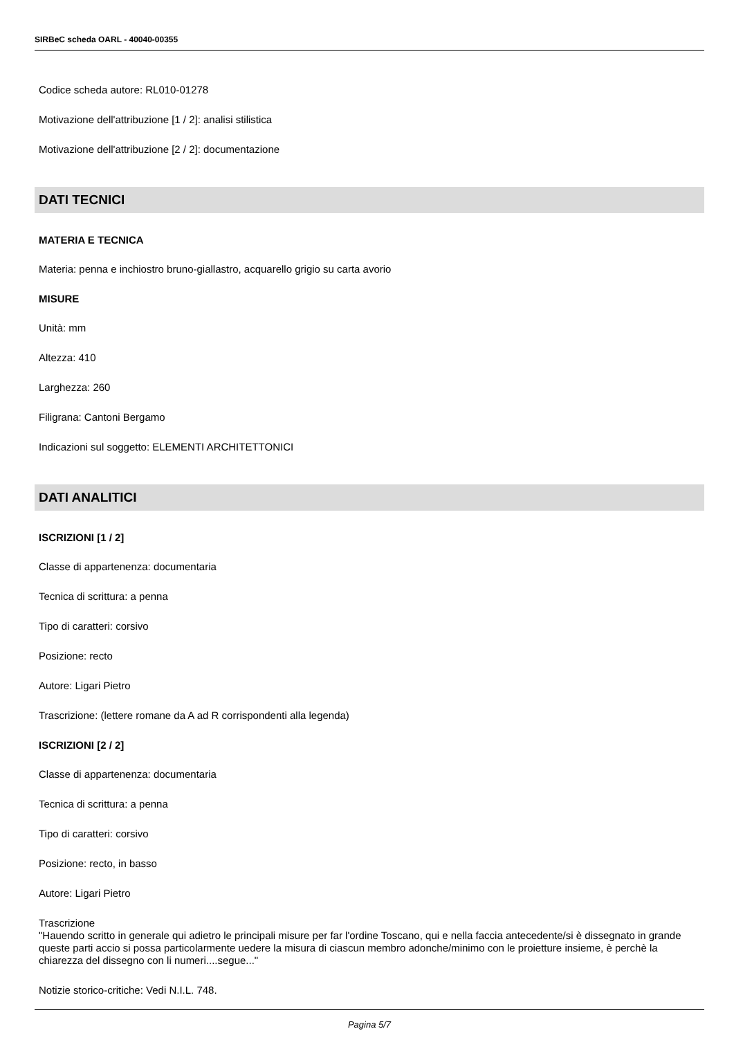SIRBeC scheda OARL - 40040-00355
Codice scheda autore: RL010-01278
Motivazione dell'attribuzione [1 / 2]: analisi stilistica
Motivazione dell'attribuzione [2 / 2]: documentazione
DATI TECNICI
MATERIA E TECNICA
Materia: penna e inchiostro bruno-giallastro, acquarello grigio su carta avorio
MISURE
Unità: mm
Altezza: 410
Larghezza: 260
Filigrana: Cantoni Bergamo
Indicazioni sul soggetto: ELEMENTI ARCHITETTONICI
DATI ANALITICI
ISCRIZIONI [1 / 2]
Classe di appartenenza: documentaria
Tecnica di scrittura: a penna
Tipo di caratteri: corsivo
Posizione: recto
Autore: Ligari Pietro
Trascrizione: (lettere romane da A ad R corrispondenti alla legenda)
ISCRIZIONI [2 / 2]
Classe di appartenenza: documentaria
Tecnica di scrittura: a penna
Tipo di caratteri: corsivo
Posizione: recto, in basso
Autore: Ligari Pietro
Trascrizione
"Hauendo scritto in generale qui adietro le principali misure per far l'ordine Toscano, qui e nella faccia antecedente/si è dissegnato in grande queste parti accio si possa particolarmente uedere la misura di ciascun membro adonche/minimo con le proietture insieme, è perchè la chiarezza del dissegno con li numeri....segue..."
Notizie storico-critiche: Vedi N.I.L. 748.
Pagina 5/7